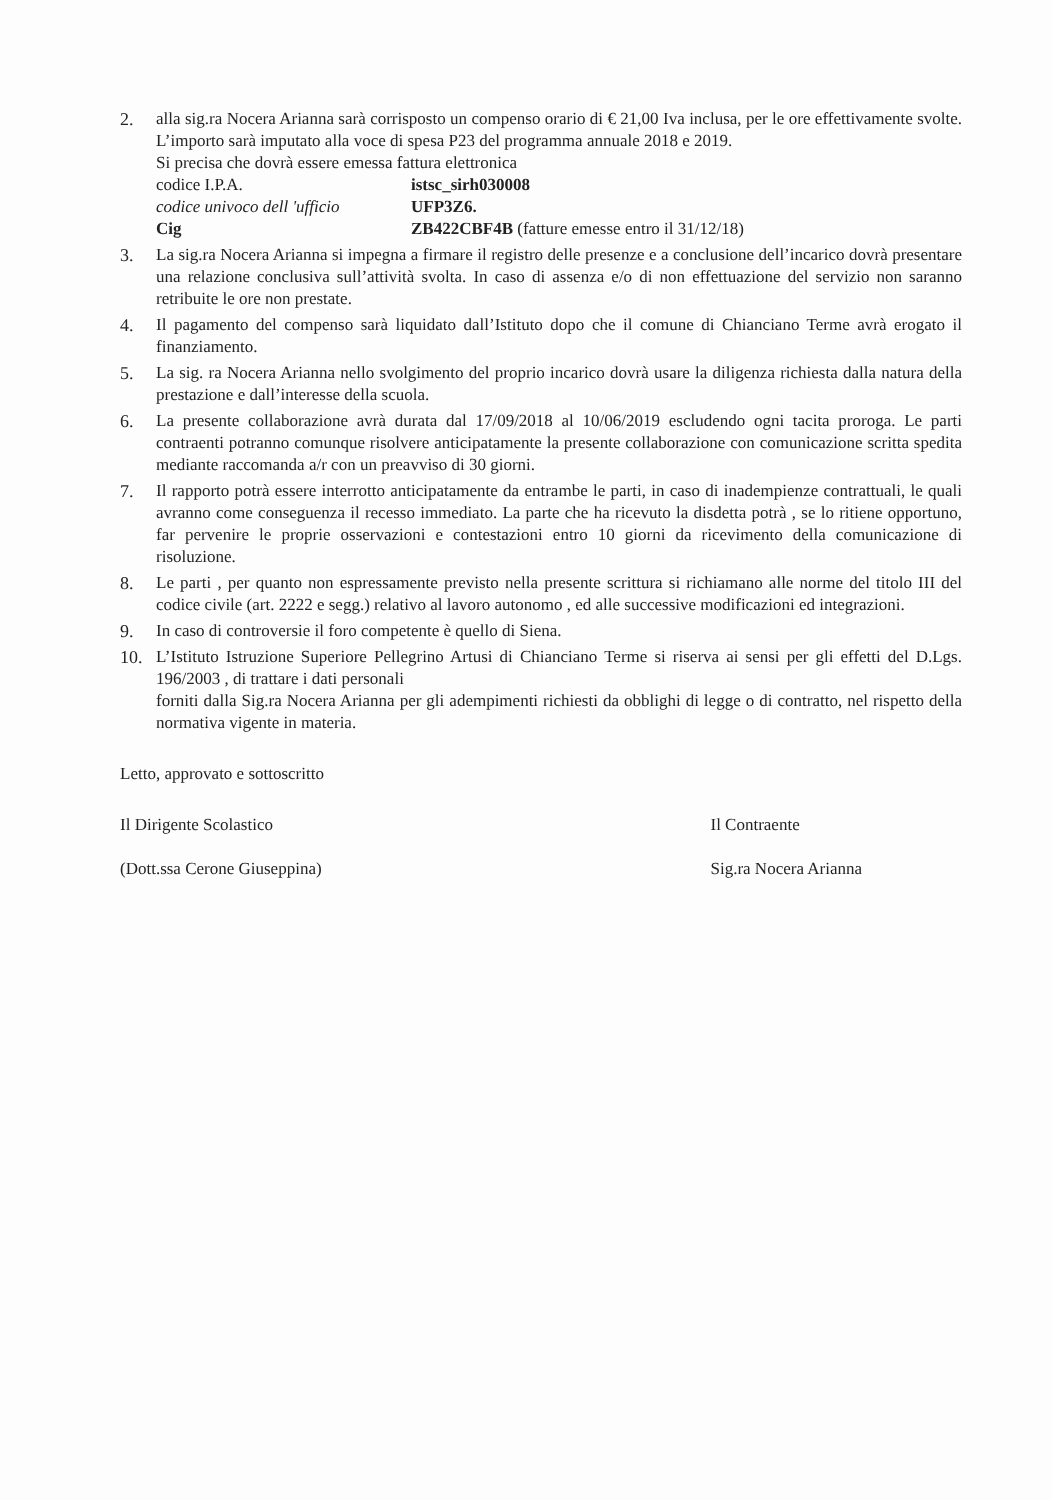2. alla sig.ra Nocera Arianna sarà corrisposto un compenso orario di € 21,00 Iva inclusa, per le ore effettivamente svolte. L’importo sarà imputato alla voce di spesa P23 del programma annuale 2018 e 2019.
Si precisa che dovrà essere emessa fattura elettronica
codice I.P.A. istsc_sirh030008
codice univoco dell 'ufficio UFP3Z6.
Cig ZB422CBF4B (fatture emesse entro il 31/12/18)
3. La sig.ra Nocera Arianna si impegna a firmare il registro delle presenze e a conclusione dell’incarico dovrà presentare una relazione conclusiva sull’attività svolta. In caso di assenza e/o di non effettuazione del servizio non saranno retribuite le ore non prestate.
4. Il pagamento del compenso sarà liquidato dall’Istituto dopo che il comune di Chianciano Terme avrà erogato il finanziamento.
5. La sig. ra Nocera Arianna nello svolgimento del proprio incarico dovrà usare la diligenza richiesta dalla natura della prestazione e dall’interesse della scuola.
6. La presente collaborazione avrà durata dal 17/09/2018 al 10/06/2019 escludendo ogni tacita proroga. Le parti contraenti potranno comunque risolvere anticipatamente la presente collaborazione con comunicazione scritta spedita mediante raccomanda a/r con un preavviso di 30 giorni.
7. Il rapporto potrà essere interrotto anticipatamente da entrambe le parti, in caso di inadempienze contrattuali, le quali avranno come conseguenza il recesso immediato. La parte che ha ricevuto la disdetta potrà , se lo ritiene opportuno, far pervenire le proprie osservazioni e contestazioni entro 10 giorni da ricevimento della comunicazione di risoluzione.
8. Le parti , per quanto non espressamente previsto nella presente scrittura si richiamano alle norme del titolo III del codice civile (art. 2222 e segg.) relativo al lavoro autonomo , ed alle successive modificazioni ed integrazioni.
9. In caso di controversie il foro competente è quello di Siena.
10. L’Istituto Istruzione Superiore Pellegrino Artusi di Chianciano Terme si riserva ai sensi per gli effetti del D.Lgs. 196/2003 , di trattare i dati personali
forniti dalla Sig.ra Nocera Arianna per gli adempimenti richiesti da obblighi di legge o di contratto, nel rispetto della normativa vigente in materia.
Letto, approvato e sottoscritto
Il Dirigente Scolastico
(Dott.ssa Cerone Giuseppina)
Il Contraente
Sig.ra Nocera Arianna